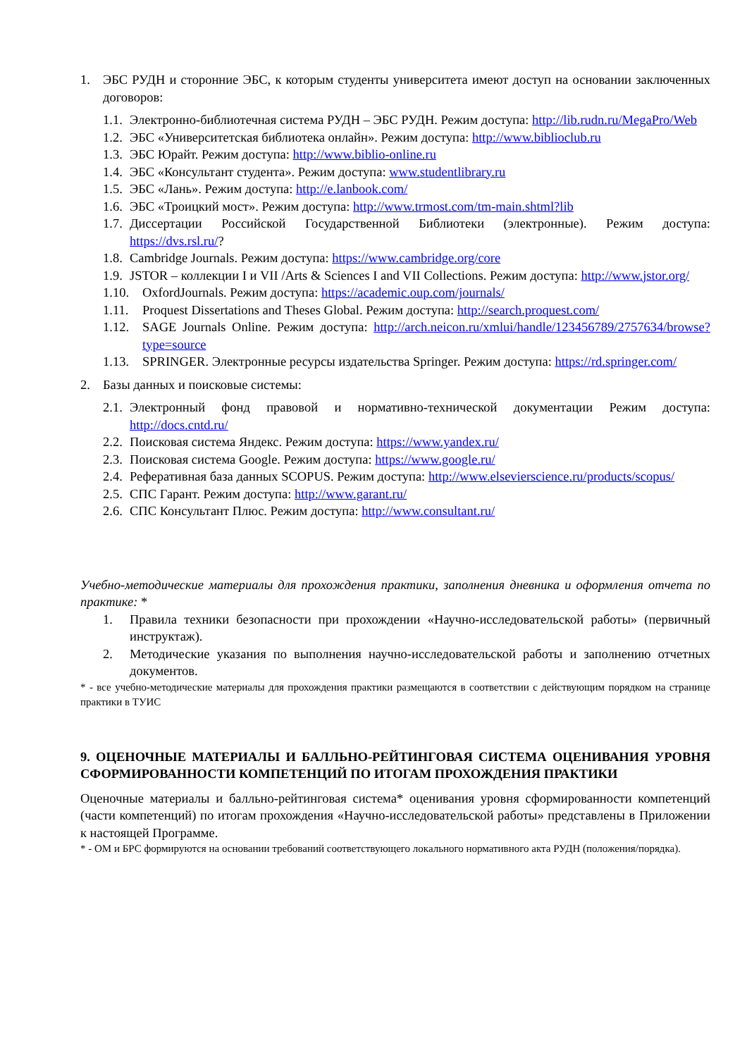1. ЭБС РУДН и сторонние ЭБС, к которым студенты университета имеют доступ на основании заключенных договоров:
1.1. Электронно-библиотечная система РУДН – ЭБС РУДН. Режим доступа: http://lib.rudn.ru/MegaPro/Web
1.2. ЭБС «Университетская библиотека онлайн». Режим доступа: http://www.biblioclub.ru
1.3. ЭБС Юрайт. Режим доступа: http://www.biblio-online.ru
1.4. ЭБС «Консультант студента». Режим доступа: www.studentlibrary.ru
1.5. ЭБС «Лань». Режим доступа: http://e.lanbook.com/
1.6. ЭБС «Троицкий мост». Режим доступа: http://www.trmost.com/tm-main.shtml?lib
1.7. Диссертации Российской Государственной Библиотеки (электронные). Режим доступа: https://dvs.rsl.ru/?
1.8. Cambridge Journals. Режим доступа: https://www.cambridge.org/core
1.9. JSTOR – коллекции I и VII /Arts & Sciences I and VII Collections. Режим доступа: http://www.jstor.org/
1.10. OxfordJournals. Режим доступа: https://academic.oup.com/journals/
1.11. Proquest Dissertations and Theses Global. Режим доступа: http://search.proquest.com/
1.12. SAGE Journals Online. Режим доступа: http://arch.neicon.ru/xmlui/handle/123456789/2757634/browse?type=source
1.13. SPRINGER. Электронные ресурсы издательства Springer. Режим доступа: https://rd.springer.com/
2. Базы данных и поисковые системы:
2.1. Электронный фонд правовой и нормативно-технической документации Режим доступа: http://docs.cntd.ru/
2.2. Поисковая система Яндекс. Режим доступа: https://www.yandex.ru/
2.3. Поисковая система Google. Режим доступа: https://www.google.ru/
2.4. Реферативная база данных SCOPUS. Режим доступа: http://www.elsevierscience.ru/products/scopus/
2.5. СПС Гарант. Режим доступа: http://www.garant.ru/
2.6. СПС Консультант Плюс. Режим доступа: http://www.consultant.ru/
Учебно-методические материалы для прохождения практики, заполнения дневника и оформления отчета по практике: *
1. Правила техники безопасности при прохождении «Научно-исследовательской работы» (первичный инструктаж).
2. Методические указания по выполнения научно-исследовательской работы и заполнению отчетных документов.
* - все учебно-методические материалы для прохождения практики размещаются в соответствии с действующим порядком на странице практики в ТУИС
9. ОЦЕНОЧНЫЕ МАТЕРИАЛЫ И БАЛЛЬНО-РЕЙТИНГОВАЯ СИСТЕМА ОЦЕНИВАНИЯ УРОВНЯ СФОРМИРОВАННОСТИ КОМПЕТЕНЦИЙ ПО ИТОГАМ ПРОХОЖДЕНИЯ ПРАКТИКИ
Оценочные материалы и балльно-рейтинговая система* оценивания уровня сформированности компетенций (части компетенций) по итогам прохождения «Научно-исследовательской работы» представлены в Приложении к настоящей Программе.
* - ОМ и БРС формируются на основании требований соответствующего локального нормативного акта РУДН (положения/порядка).